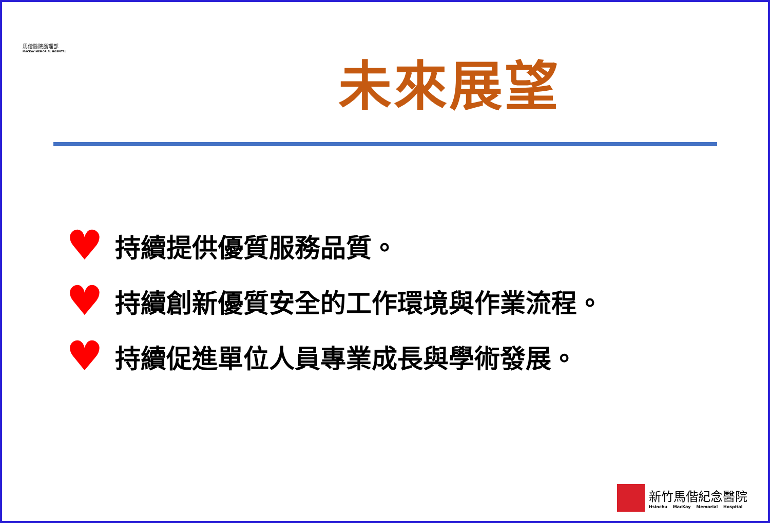馬偕醫院護理部
MACKAY MEMORIAL HOSPITAL
未來展望
♥ 持續提供優質服務品質。
♥ 持續創新優質安全的工作環境與作業流程。
♥ 持續促進單位人員專業成長與學術發展。
新竹馬偕紀念醫院
Hsinchu MacKay Memorial Hospital